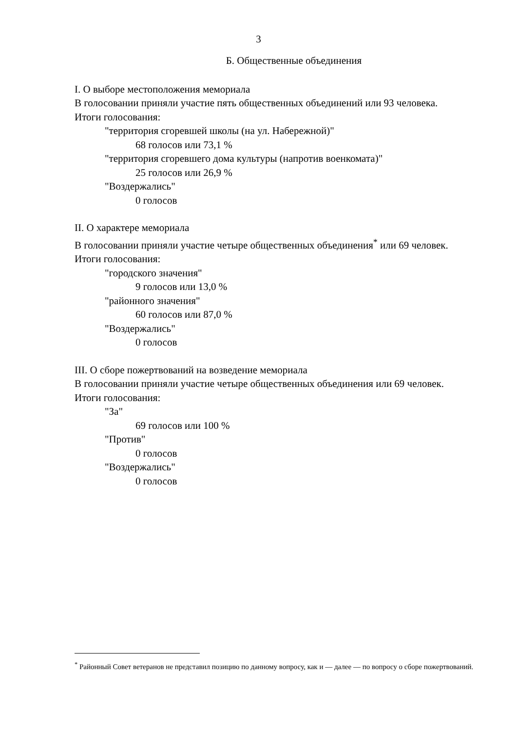3
Б. Общественные объединения
I. О выборе местоположения мемориала
В голосовании приняли участие пять общественных объединений или 93 человека.
Итоги голосования:
"территория сгоревшей школы (на ул. Набережной)"
68 голосов или 73,1 %
"территория сгоревшего дома культуры (напротив военкомата)"
25 голосов или 26,9 %
"Воздержались"
0 голосов
II. О характере мемориала
В голосовании приняли участие четыре общественных объединения<sup>*</sup> или 69 человек.
Итоги голосования:
"городского значения"
9 голосов или 13,0 %
"районного значения"
60 голосов или 87,0 %
"Воздержались"
0 голосов
III. О сборе пожертвований на возведение мемориала
В голосовании приняли участие четыре общественных объединения или 69 человек.
Итоги голосования:
"За"
69 голосов или 100 %
"Против"
0 голосов
"Воздержались"
0 голосов
<sup>*</sup> Районный Совет ветеранов не представил позицию по данному вопросу, как и — далее — по вопросу о сборе пожертвований.